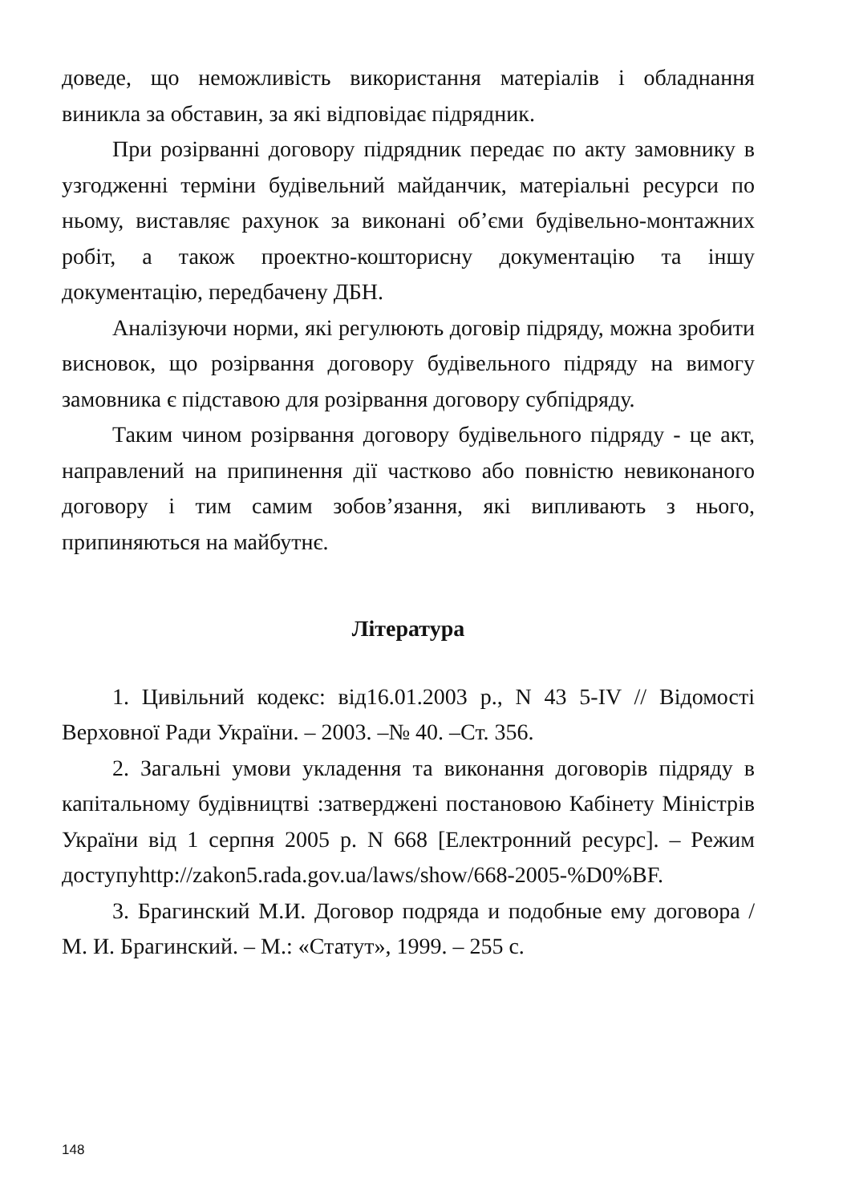доведе, що неможливість використання матеріалів і обладнання виникла за обставин, за які відповідає підрядник.
При розірванні договору підрядник передає по акту замовнику в узгодженні терміни будівельний майданчик, матеріальні ресурси по ньому, виставляє рахунок за виконані об’єми будівельно-монтажних робіт, а також проектно-кошторисну документацію та іншу документацію, передбачену ДБН.
Аналізуючи норми, які регулюють договір підряду, можна зробити висновок, що розірвання договору будівельного підряду на вимогу замовника є підставою для розірвання договору субпідряду.
Таким чином розірвання договору будівельного підряду - це акт, направлений на припинення дії частково або повністю невиконаного договору і тим самим зобов’язання, які випливають з нього, припиняються на майбутнє.
Література
1. Цивільний кодекс: від16.01.2003 р., N 43 5-IV // Відомості Верховної Ради України. – 2003. –№ 40. –Ст. 356.
2. Загальні умови укладення та виконання договорів підряду в капітальному будівництві :затверджені постановою Кабінету Міністрів України від 1 серпня 2005 р. N 668 [Електронний ресурс]. – Режим доступуhttp://zakon5.rada.gov.ua/laws/show/668-2005-%D0%BF.
3. Брагинский М.И. Договор подряда и подобные ему договора / М. И. Брагинский. – М.: «Статут», 1999. – 255 с.
148